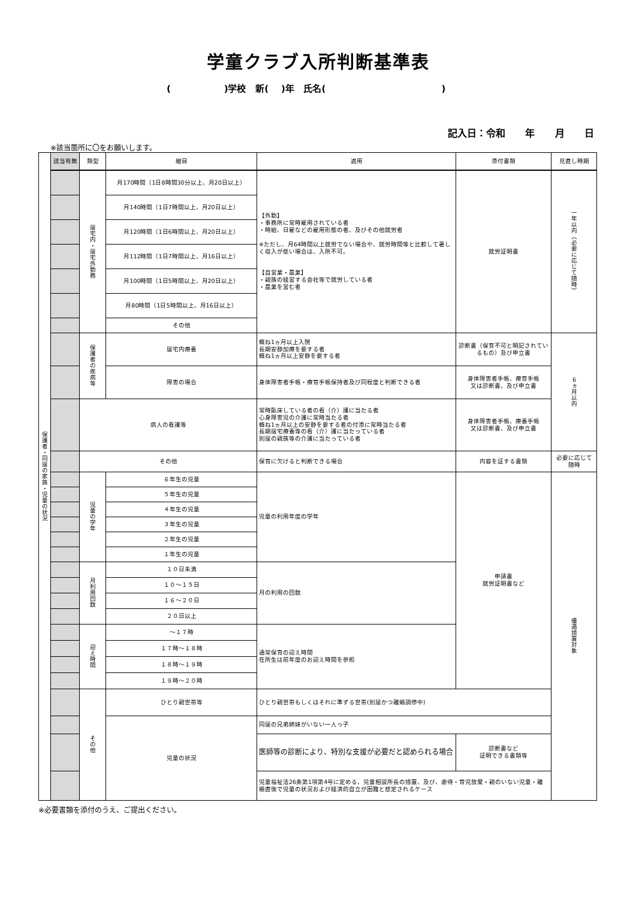学童クラブ入所判断基準表
( )学校 新( )年 氏名( )
記入日：令和 年 月 日
※該当箇所に〇をお願いします。
| 保護者・同居の家族・児童の状況 | 該当有無 | 類型 | 細目 | 適用 | 添付書類 | 見直し時期 |
| | | 居宅内・居宅外勤務 | 月170時間（1日8時間30分以上、月20日以上） | 【外勤】 ・事務所に常時雇用されている者 ・時給、日雇などの雇用形態の者、及びその他就労者 ※ただし、月64時間以上就労でない場合や、就労時間等と比較して著しく収入が低い場合は、入所不可。 【自営業・農業】 ・親族の経営する会社等で就労している者 ・農業を営む者 | 就労証明書 | 一年以内（必要に応じて随時） |
| | | | 月140時間（1日7時間以上、月20日以上） | | | |
| | | | 月120時間（1日6時間以上、月20日以上） | | | |
| | | | 月112時間（1日7時間以上、月16日以上） | | | |
| | | | 月100時間（1日5時間以上、月20日以上） | | | |
| | | | 月80時間（1日5時間以上、月16日以上） | | | |
| | | | その他 | | | |
| | | 保護者の疾病等 | 居宅内療養 | 概ね1ヵ月以上入院 長期安静加療を要する者 概ね1ヵ月以上安静を要する者 | 診断書（保育不可と明記されているもの）及び申立書 | 6ヵ月以内 |
| | | | 障害の場合 | 身体障害者手帳・療育手帳保持者及び同程度と判断できる者 | 身体障害者手帳、療育手帳 又は診断書、及び申立書 | |
| | | 病人の看護等 | | 常時臥床している者の看（介）護に当たる者 心身障害児の介護に常時当たる者 概ね1ヵ月以上の安静を要する者の付添に常時当たる者 長期居宅療養等の看（介）護に当たっている者 別居の親族等の介護に当たっている者 | 身体障害者手帳、療養手帳 又は診断書、及び申立書 | |
| | | その他 | | 保育に欠けると判断できる場合 | 内容を証する書類 | 必要に応じて随時 |
| | | 児童の学年 | ６年生の児童 | 児童の利用年度の学年 | 申請書 就労証明書など | 優遇措置対象 |
| | | | ５年生の児童 | | | |
| | | | ４年生の児童 | | | |
| | | | ３年生の児童 | | | |
| | | | ２年生の児童 | | | |
| | | | １年生の児童 | | | |
| | | 月利用回数 | １０日未満 | 月の利用の回数 | | |
| | | | １０～１５日 | | | |
| | | | １６～２０日 | | | |
| | | | ２０日以上 | | | |
| | | 迎え時間 | ～１７時 | 通常保育の迎え時間 在所生は前年度のお迎え時間を参照 | | |
| | | | １７時～１８時 | | | |
| | | | １８時～１９時 | | | |
| | | | １９時～２０時 | | | |
| | | その他 | ひとり親世帯等 | ひとり親世帯もしくはそれに準ずる世帯(別居かつ離婚調停中) | | |
| | | | 児童の状況 | 同居の兄弟姉妹がいない一人っ子 | | |
| | | | | 医師等の診断により、特別な支援が必要だと認められる場合 | 診断書など 証明できる書類等 | |
| | | | | 児童福祉法26条第1項第4号に定める、児童相談所長の措置、及び、虐待・育児放棄・親のいない児童・離婚直後で児童の状況および経済的自立が困難と想定されるケース | | |
※必要書類を添付のうえ、ご提出ください。